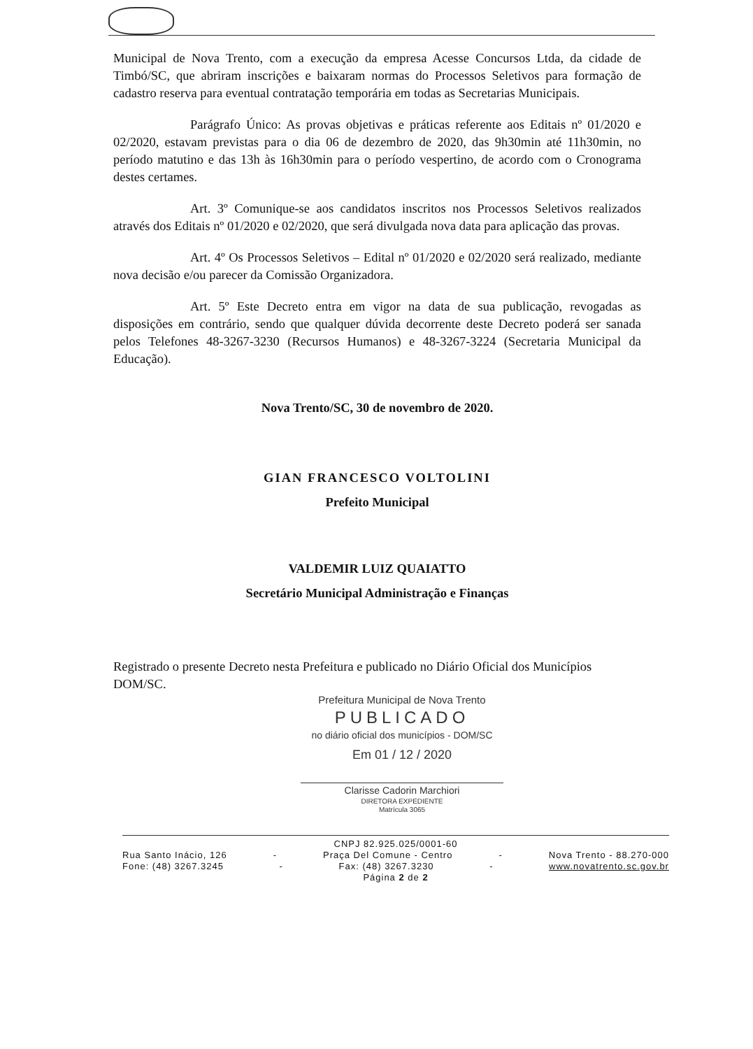Municipal de Nova Trento, com a execução da empresa Acesse Concursos Ltda, da cidade de Timbó/SC, que abriram inscrições e baixaram normas do Processos Seletivos para formação de cadastro reserva para eventual contratação temporária em todas as Secretarias Municipais.
Parágrafo Único: As provas objetivas e práticas referente aos Editais nº 01/2020 e 02/2020, estavam previstas para o dia 06 de dezembro de 2020, das 9h30min até 11h30min, no período matutino e das 13h às 16h30min para o período vespertino, de acordo com o Cronograma destes certames.
Art. 3º Comunique-se aos candidatos inscritos nos Processos Seletivos realizados através dos Editais nº 01/2020 e 02/2020, que será divulgada nova data para aplicação das provas.
Art. 4º Os Processos Seletivos – Edital nº 01/2020 e 02/2020 será realizado, mediante nova decisão e/ou parecer da Comissão Organizadora.
Art. 5º Este Decreto entra em vigor na data de sua publicação, revogadas as disposições em contrário, sendo que qualquer dúvida decorrente deste Decreto poderá ser sanada pelos Telefones 48-3267-3230 (Recursos Humanos) e 48-3267-3224 (Secretaria Municipal da Educação).
Nova Trento/SC, 30 de novembro de 2020.
GIAN FRANCESCO VOLTOLINI
Prefeito Municipal
VALDEMIR LUIZ QUAIATTO
Secretário Municipal Administração e Finanças
Registrado o presente Decreto nesta Prefeitura e publicado no Diário Oficial dos Municípios DOM/SC.
Prefeitura Municipal de Nova Trento
PUBLICADO
no diário oficial dos municípios - DOM/SC
Em 01 / 12 / 2020
Clarisse Cadorin Marchiori
DIRETORA EXPEDIENTE
Matrícula 3065
CNPJ 82.925.025/0001-60
Rua Santo Inácio, 126 - Praça Del Comune - Centro - Nova Trento - 88.270-000
Fone: (48) 3267.3245 - Fax: (48) 3267.3230 - www.novatrento.sc.gov.br
Página 2 de 2